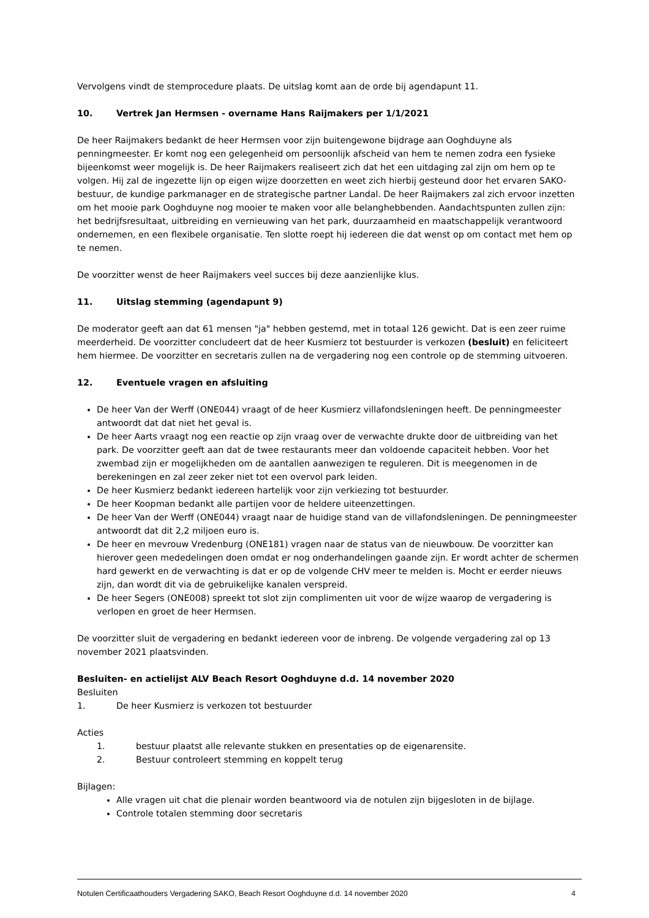Vervolgens vindt de stemprocedure plaats. De uitslag komt aan de orde bij agendapunt 11.
10. Vertrek Jan Hermsen - overname Hans Raijmakers per 1/1/2021
De heer Raijmakers bedankt de heer Hermsen voor zijn buitengewone bijdrage aan Ooghduyne als penningmeester. Er komt nog een gelegenheid om persoonlijk afscheid van hem te nemen zodra een fysieke bijeenkomst weer mogelijk is. De heer Raijmakers realiseert zich dat het een uitdaging zal zijn om hem op te volgen. Hij zal de ingezette lijn op eigen wijze doorzetten en weet zich hierbij gesteund door het ervaren SAKO-bestuur, de kundige parkmanager en de strategische partner Landal. De heer Raijmakers zal zich ervoor inzetten om het mooie park Ooghduyne nog mooier te maken voor alle belanghebbenden. Aandachtspunten zullen zijn: het bedrijfsresultaat, uitbreiding en vernieuwing van het park, duurzaamheid en maatschappelijk verantwoord ondernemen, en een flexibele organisatie. Ten slotte roept hij iedereen die dat wenst op om contact met hem op te nemen.
De voorzitter wenst de heer Raijmakers veel succes bij deze aanzienlijke klus.
11. Uitslag stemming (agendapunt 9)
De moderator geeft aan dat 61 mensen "ja" hebben gestemd, met in totaal 126 gewicht. Dat is een zeer ruime meerderheid. De voorzitter concludeert dat de heer Kusmierz tot bestuurder is verkozen (besluit) en feliciteert hem hiermee. De voorzitter en secretaris zullen na de vergadering nog een controle op de stemming uitvoeren.
12. Eventuele vragen en afsluiting
De heer Van der Werff (ONE044) vraagt of de heer Kusmierz villafondsleningen heeft. De penningmeester antwoordt dat dat niet het geval is.
De heer Aarts vraagt nog een reactie op zijn vraag over de verwachte drukte door de uitbreiding van het park. De voorzitter geeft aan dat de twee restaurants meer dan voldoende capaciteit hebben. Voor het zwembad zijn er mogelijkheden om de aantallen aanwezigen te reguleren. Dit is meegenomen in de berekeningen en zal zeer zeker niet tot een overvol park leiden.
De heer Kusmierz bedankt iedereen hartelijk voor zijn verkiezing tot bestuurder.
De heer Koopman bedankt alle partijen voor de heldere uiteenzettingen.
De heer Van der Werff (ONE044) vraagt naar de huidige stand van de villafondsleningen. De penningmeester antwoordt dat dit 2,2 miljoen euro is.
De heer en mevrouw Vredenburg (ONE181) vragen naar de status van de nieuwbouw. De voorzitter kan hierover geen mededelingen doen omdat er nog onderhandelingen gaande zijn. Er wordt achter de schermen hard gewerkt en de verwachting is dat er op de volgende CHV meer te melden is. Mocht er eerder nieuws zijn, dan wordt dit via de gebruikelijke kanalen verspreid.
De heer Segers (ONE008) spreekt tot slot zijn complimenten uit voor de wijze waarop de vergadering is verlopen en groet de heer Hermsen.
De voorzitter sluit de vergadering en bedankt iedereen voor de inbreng. De volgende vergadering zal op 13 november 2021 plaatsvinden.
Besluiten- en actielijst ALV Beach Resort Ooghduyne d.d. 14 november 2020
Besluiten
1. De heer Kusmierz is verkozen tot bestuurder
Acties
1. bestuur plaatst alle relevante stukken en presentaties op de eigenarensite.
2. Bestuur controleert stemming en koppelt terug
Bijlagen:
Alle vragen uit chat die plenair worden beantwoord via de notulen zijn bijgesloten in de bijlage.
Controle totalen stemming door secretaris
Notulen Certificaathouders Vergadering SAKO, Beach Resort Ooghduyne d.d. 14 november 2020 4